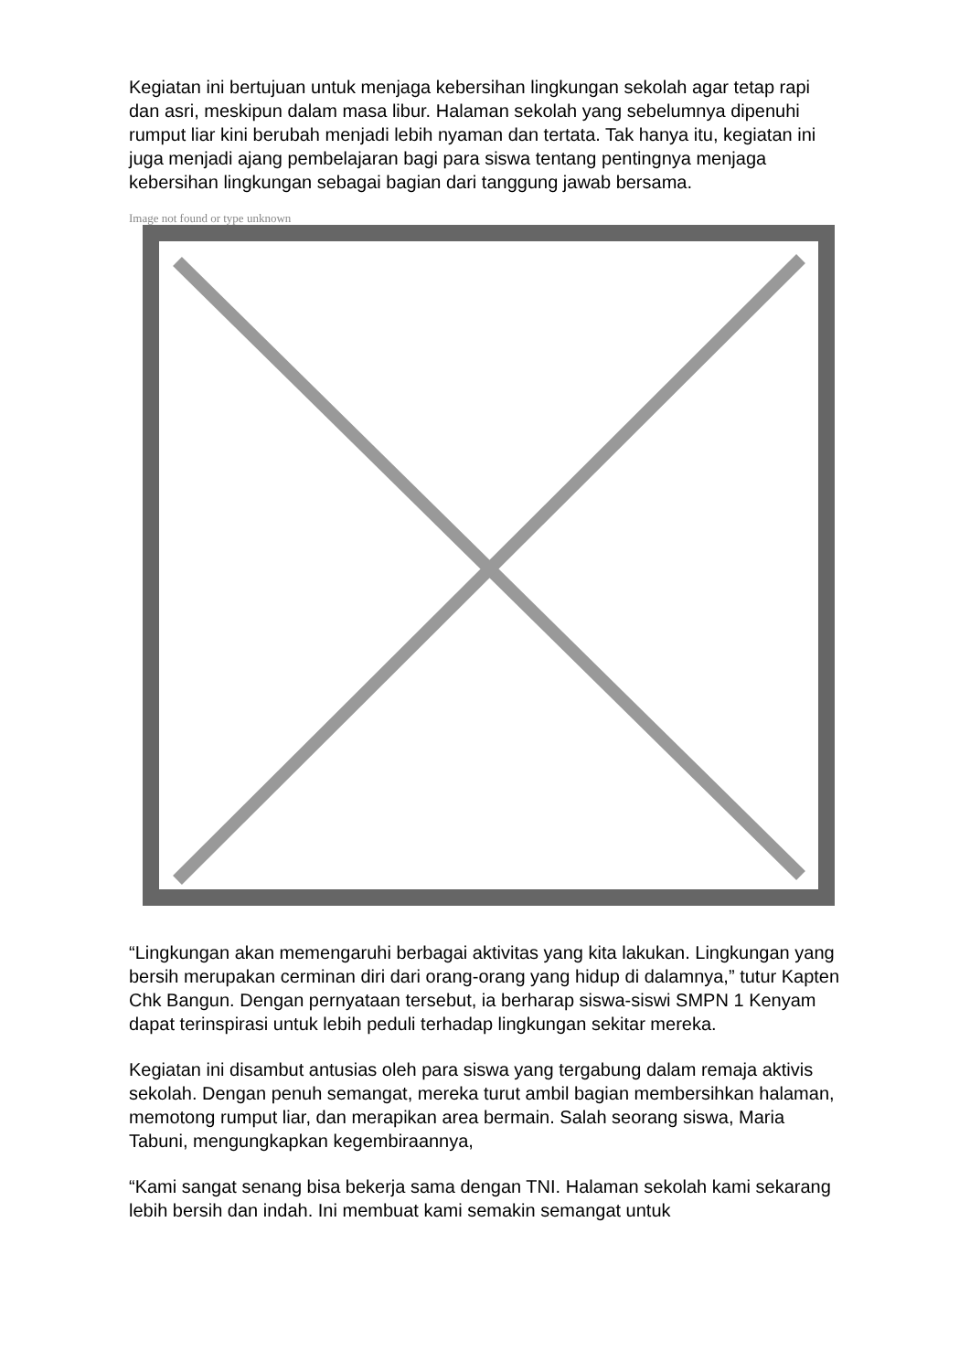Kegiatan ini bertujuan untuk menjaga kebersihan lingkungan sekolah agar tetap rapi dan asri, meskipun dalam masa libur. Halaman sekolah yang sebelumnya dipenuhi rumput liar kini berubah menjadi lebih nyaman dan tertata. Tak hanya itu, kegiatan ini juga menjadi ajang pembelajaran bagi para siswa tentang pentingnya menjaga kebersihan lingkungan sebagai bagian dari tanggung jawab bersama.
Image not found or type unknown
“Lingkungan akan memengaruhi berbagai aktivitas yang kita lakukan. Lingkungan yang bersih merupakan cerminan diri dari orang-orang yang hidup di dalamnya,” tutur Kapten Chk Bangun. Dengan pernyataan tersebut, ia berharap siswa-siswi SMPN 1 Kenyam dapat terinspirasi untuk lebih peduli terhadap lingkungan sekitar mereka.
Kegiatan ini disambut antusias oleh para siswa yang tergabung dalam remaja aktivis sekolah. Dengan penuh semangat, mereka turut ambil bagian membersihkan halaman, memotong rumput liar, dan merapikan area bermain. Salah seorang siswa, Maria Tabuni, mengungkapkan kegembiraannya,
“Kami sangat senang bisa bekerja sama dengan TNI. Halaman sekolah kami sekarang lebih bersih dan indah. Ini membuat kami semakin semangat untuk